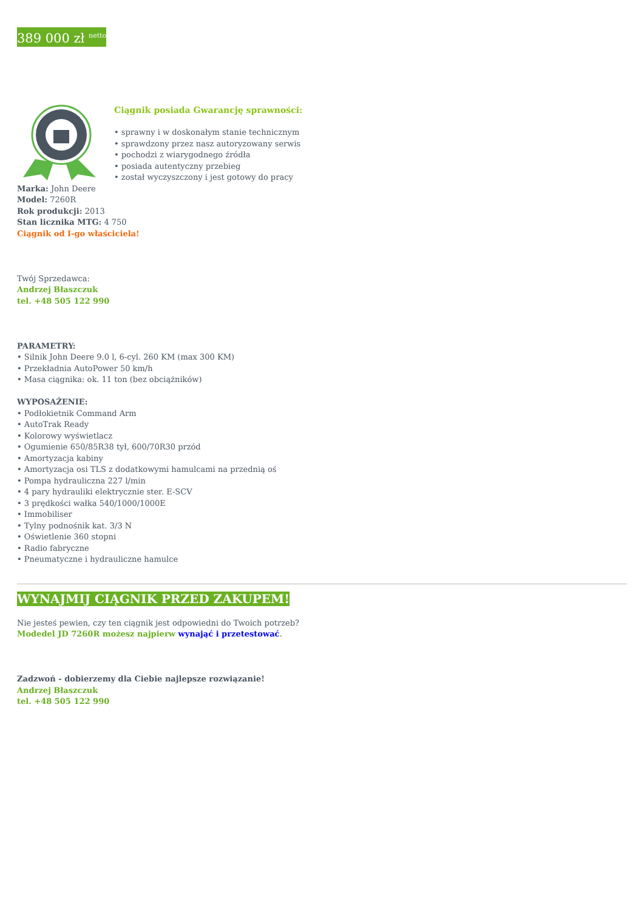389 000 zł <sup>netto</sup>
Ciągnik posiada Gwarancję sprawności:
• sprawny i w doskonałym stanie technicznym
• sprawdzony przez nasz autoryzowany serwis
• pochodzi z wiarygodnego źródła
• posiada autentyczny przebieg
• został wyczyszczony i jest gotowy do pracy
Marka: John Deere
Model: 7260R
Rok produkcji: 2013
Stan licznika MTG: 4 750
Ciągnik od I-go właściciela!
Twój Sprzedawca:
Andrzej Błaszczuk
tel. +48 505 122 990
PARAMETRY:
• Silnik John Deere 9.0 l, 6-cyl. 260 KM (max 300 KM)
• Przekładnia AutoPower 50 km/h
• Masa ciągnika: ok. 11 ton (bez obciążników)
WYPOSAŻENIE:
• Podłokietnik Command Arm
• AutoTrak Ready
• Kolorowy wyświetlacz
• Ogumienie 650/85R38 tył, 600/70R30 przód
• Amortyzacja kabiny
• Amortyzacja osi TLS z dodatkowymi hamulcami na przednią oś
• Pompa hydrauliczna 227 l/min
• 4 pary hydrauliki elektrycznie ster. E-SCV
• 3 prędkości wałka 540/1000/1000E
• Immobiliser
• Tylny podnośnik kat. 3/3 N
• Oświetlenie 360 stopni
• Radio fabryczne
• Pneumatyczne i hydrauliczne hamulce
WYNAJMIJ CIĄGNIK PRZED ZAKUPEM!
Nie jesteś pewien, czy ten ciągnik jest odpowiedni do Twoich potrzeb?
Modedel JD 7260R możesz najpierw wynająć i przetestować.
Zadzwoń - dobierzemy dla Ciebie najlepsze rozwiązanie!
Andrzej Błaszczuk
tel. +48 505 122 990